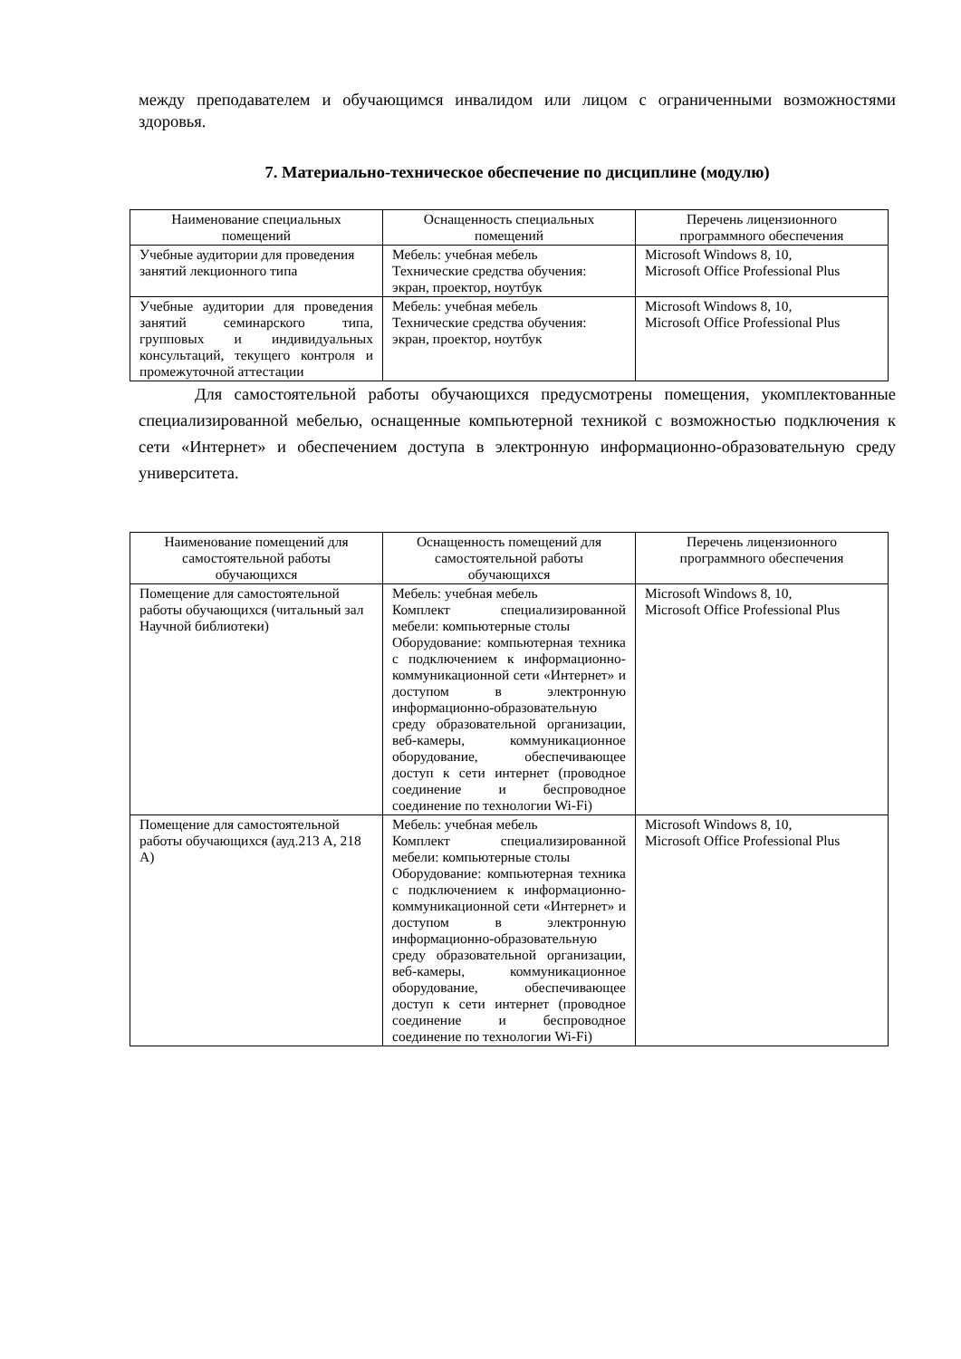между преподавателем и обучающимся инвалидом или лицом с ограниченными возможностями здоровья.
7. Материально-техническое обеспечение по дисциплине (модулю)
| Наименование специальных помещений | Оснащенность специальных помещений | Перечень лицензионного программного обеспечения |
| --- | --- | --- |
| Учебные аудитории для проведения занятий лекционного типа | Мебель: учебная мебель Технические средства обучения: экран, проектор, ноутбук | Microsoft Windows 8, 10, Microsoft Office Professional Plus |
| Учебные аудитории для проведения занятий семинарского типа, групповых и индивидуальных консультаций, текущего контроля и промежуточной аттестации | Мебель: учебная мебель Технические средства обучения: экран, проектор, ноутбук | Microsoft Windows 8, 10, Microsoft Office Professional Plus |
Для самостоятельной работы обучающихся предусмотрены помещения, укомплектованные специализированной мебелью, оснащенные компьютерной техникой с возможностью подключения к сети «Интернет» и обеспечением доступа в электронную информационно-образовательную среду университета.
| Наименование помещений для самостоятельной работы обучающихся | Оснащенность помещений для самостоятельной работы обучающихся | Перечень лицензионного программного обеспечения |
| --- | --- | --- |
| Помещение для самостоятельной работы обучающихся (читальный зал Научной библиотеки) | Мебель: учебная мебель Комплект специализированной мебели: компьютерные столы Оборудование: компьютерная техника с подключением к информационно-коммуникационной сети «Интернет» и доступом в электронную информационно-образовательную среду образовательной организации, веб-камеры, коммуникационное оборудование, обеспечивающее доступ к сети интернет (проводное соединение и беспроводное соединение по технологии Wi-Fi) | Microsoft Windows 8, 10, Microsoft Office Professional Plus |
| Помещение для самостоятельной работы обучающихся (ауд.213 А, 218 А) | Мебель: учебная мебель Комплект специализированной мебели: компьютерные столы Оборудование: компьютерная техника с подключением к информационно-коммуникационной сети «Интернет» и доступом в электронную информационно-образовательную среду образовательной организации, веб-камеры, коммуникационное оборудование, обеспечивающее доступ к сети интернет (проводное соединение и беспроводное соединение по технологии Wi-Fi) | Microsoft Windows 8, 10, Microsoft Office Professional Plus |